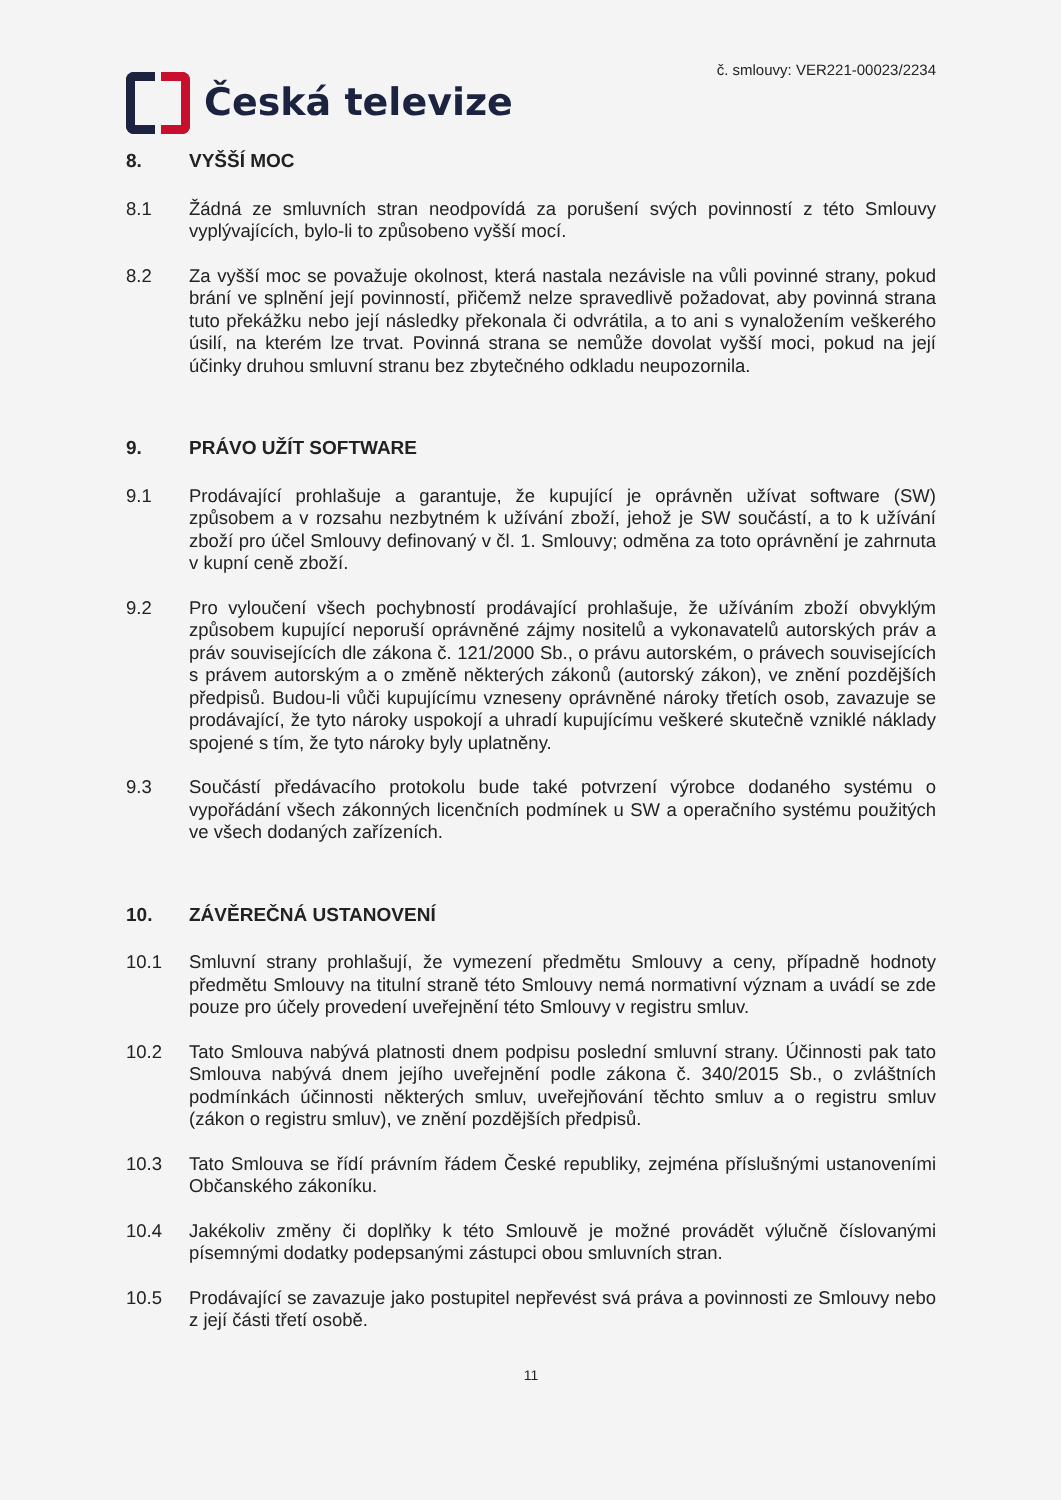Česká televize
č. smlouvy: VER221-00023/2234
8. VYŠŠÍ MOC
8.1 Žádná ze smluvních stran neodpovídá za porušení svých povinností z této Smlouvy vyplývajících, bylo-li to způsobeno vyšší mocí.
8.2 Za vyšší moc se považuje okolnost, která nastala nezávisle na vůli povinné strany, pokud brání ve splnění její povinností, přičemž nelze spravedlivě požadovat, aby povinná strana tuto překážku nebo její následky překonala či odvrátila, a to ani s vynaložením veškerého úsilí, na kterém lze trvat. Povinná strana se nemůže dovolat vyšší moci, pokud na její účinky druhou smluvní stranu bez zbytečného odkladu neupozornila.
9. PRÁVO UŽÍT SOFTWARE
9.1 Prodávající prohlašuje a garantuje, že kupující je oprávněn užívat software (SW) způsobem a v rozsahu nezbytném k užívání zboží, jehož je SW součástí, a to k užívání zboží pro účel Smlouvy definovaný v čl. 1. Smlouvy; odměna za toto oprávnění je zahrnuta v kupní ceně zboží.
9.2 Pro vyloučení všech pochybností prodávající prohlašuje, že užíváním zboží obvyklým způsobem kupující neporuší oprávněné zájmy nositelů a vykonavatelů autorských práv a práv souvisejících dle zákona č. 121/2000 Sb., o právu autorském, o právech souvisejících s právem autorským a o změně některých zákonů (autorský zákon), ve znění pozdějších předpisů. Budou-li vůči kupujícímu vzneseny oprávněné nároky třetích osob, zavazuje se prodávající, že tyto nároky uspokojí a uhradí kupujícímu veškeré skutečně vzniklé náklady spojené s tím, že tyto nároky byly uplatněny.
9.3 Součástí předávacího protokolu bude také potvrzení výrobce dodaného systému o vypořádání všech zákonných licenčních podmínek u SW a operačního systému použitých ve všech dodaných zařízeních.
10. ZÁVĚREČNÁ USTANOVENÍ
10.1 Smluvní strany prohlašují, že vymezení předmětu Smlouvy a ceny, případně hodnoty předmětu Smlouvy na titulní straně této Smlouvy nemá normativní význam a uvádí se zde pouze pro účely provedení uveřejnění této Smlouvy v registru smluv.
10.2 Tato Smlouva nabývá platnosti dnem podpisu poslední smluvní strany. Účinnosti pak tato Smlouva nabývá dnem jejího uveřejnění podle zákona č. 340/2015 Sb., o zvláštních podmínkách účinnosti některých smluv, uveřejňování těchto smluv a o registru smluv (zákon o registru smluv), ve znění pozdějších předpisů.
10.3 Tato Smlouva se řídí právním řádem České republiky, zejména příslušnými ustanoveními Občanského zákoníku.
10.4 Jakékoliv změny či doplňky k této Smlouvě je možné provádět výlučně číslovanými písemnými dodatky podepsanými zástupci obou smluvních stran.
10.5 Prodávající se zavazuje jako postupitel nepřevést svá práva a povinnosti ze Smlouvy nebo z její části třetí osobě.
11